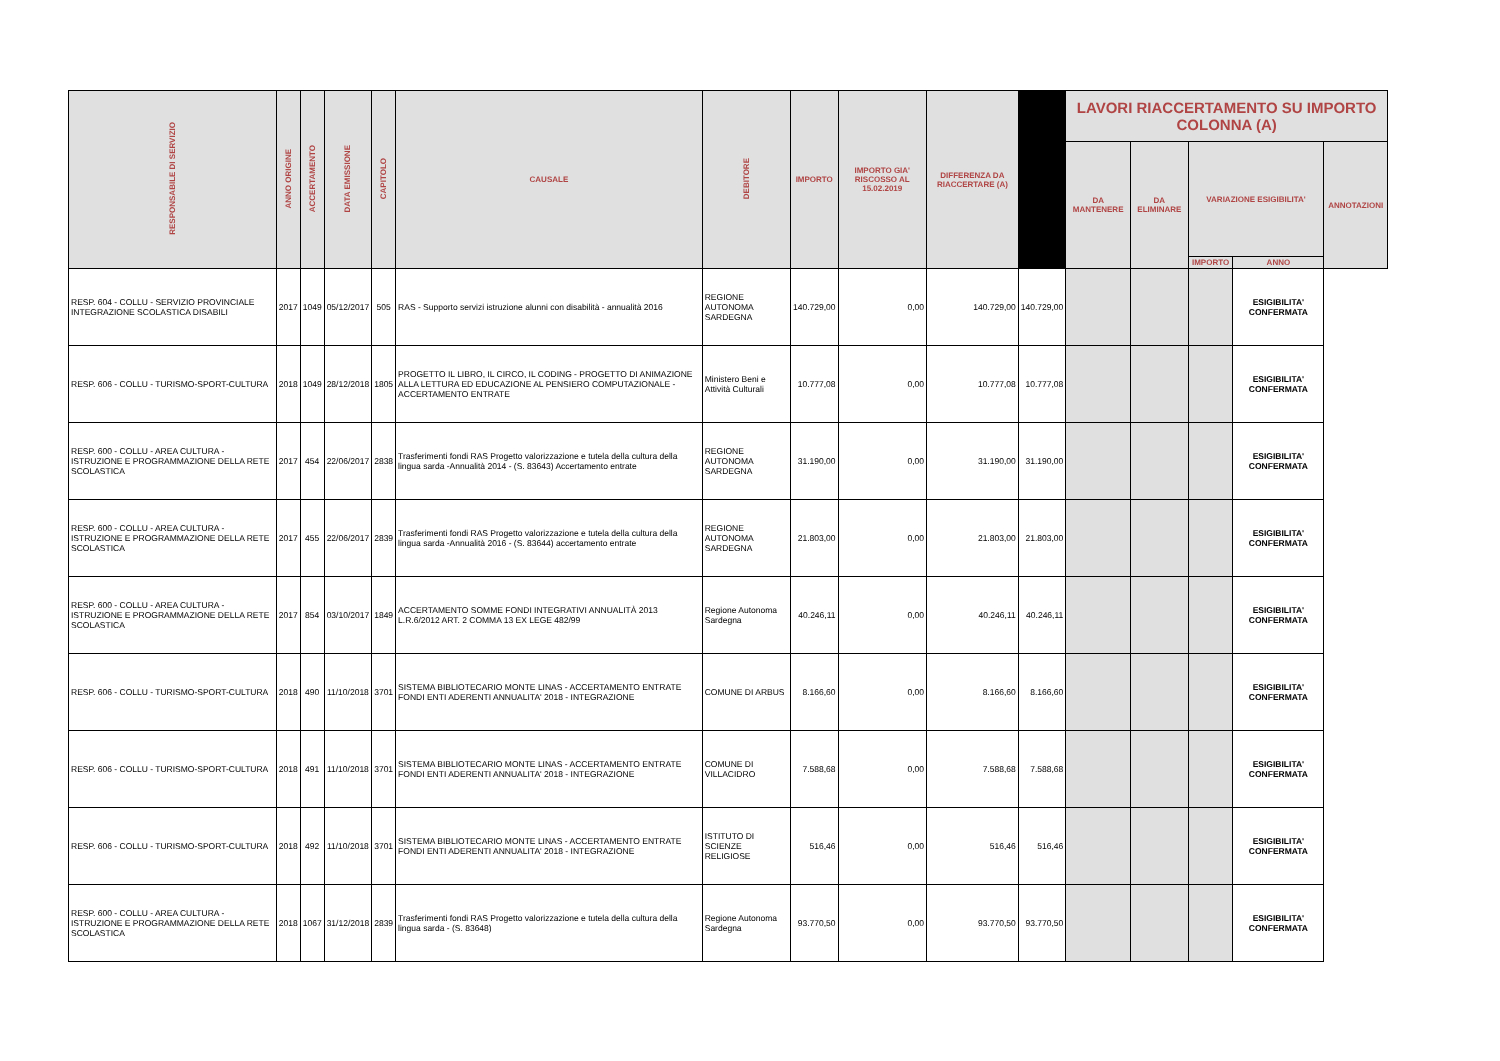| RESPONSABILE DI SERVIZIO | ANNO ORIGINE | ACCERTAMENTO | DATA EMISSIONE | CAPITOLO | CAUSALE | DEBITORE | IMPORTO | IMPORTO GIA' RISCOSSO AL 15.02.2019 | DIFFERENZA DA RIACCERTARE (A) | | LAVORI RIACCERTAMENTO SU IMPORTO COLONNA (A) | | | | |
| --- | --- | --- | --- | --- | --- | --- | --- | --- | --- | --- | --- | --- | --- | --- | --- |
| | | | | | | | | | | | DA MANTENERE | DA ELIMINARE | VARIAZIONE ESIGIBILITA' | | ANNOTAZIONI |
| | | | | | | | | | | | | | IMPORTO | ANNO | |
| RESP. 604 - COLLU - SERVIZIO PROVINCIALE INTEGRAZIONE SCOLASTICA DISABILI | 2017 | 1049 | 05/12/2017 | 505 | RAS - Supporto servizi istruzione alunni con disabilità - annualità 2016 | REGIONE AUTONOMA SARDEGNA | 140.729,00 | 0,00 | 140.729,00 | | 140.729,00 | | | | ESIGIBILITA' CONFERMATA |
| RESP. 606 - COLLU - TURISMO-SPORT-CULTURA | 2018 | 1049 | 28/12/2018 | 1805 | PROGETTO IL LIBRO, IL CIRCO, IL CODING - PROGETTO DI ANIMAZIONE ALLA LETTURA ED EDUCAZIONE AL PENSIERO COMPUTAZIONALE - ACCERTAMENTO ENTRATE | Ministero Beni e Attività Culturali | 10.777,08 | 0,00 | 10.777,08 | | 10.777,08 | | | | ESIGIBILITA' CONFERMATA |
| RESP. 600 - COLLU - AREA CULTURA - ISTRUZIONE E PROGRAMMAZIONE DELLA RETE SCOLASTICA | 2017 | 454 | 22/06/2017 | 2838 | Trasferimenti fondi RAS Progetto valorizzazione e tutela della cultura della lingua sarda -Annualità 2014 - (S. 83643) Accertamento entrate | REGIONE AUTONOMA SARDEGNA | 31.190,00 | 0,00 | 31.190,00 | | 31.190,00 | | | | ESIGIBILITA' CONFERMATA |
| RESP. 600 - COLLU - AREA CULTURA - ISTRUZIONE E PROGRAMMAZIONE DELLA RETE SCOLASTICA | 2017 | 455 | 22/06/2017 | 2839 | Trasferimenti fondi RAS Progetto valorizzazione e tutela della cultura della lingua sarda -Annualità 2016 - (S. 83644) accertamento entrate | REGIONE AUTONOMA SARDEGNA | 21.803,00 | 0,00 | 21.803,00 | | 21.803,00 | | | | ESIGIBILITA' CONFERMATA |
| RESP. 600 - COLLU - AREA CULTURA - ISTRUZIONE E PROGRAMMAZIONE DELLA RETE SCOLASTICA | 2017 | 854 | 03/10/2017 | 1849 | ACCERTAMENTO SOMME FONDI INTEGRATIVI ANNUALITÀ 2013 L.R.6/2012 ART. 2 COMMA 13 EX LEGE 482/99 | Regione Autonoma Sardegna | 40.246,11 | 0,00 | 40.246,11 | | 40.246,11 | | | | ESIGIBILITA' CONFERMATA |
| RESP. 606 - COLLU - TURISMO-SPORT-CULTURA | 2018 | 490 | 11/10/2018 | 3701 | SISTEMA BIBLIOTECARIO MONTE LINAS - ACCERTAMENTO ENTRATE FONDI ENTI ADERENTI ANNUALITA' 2018 - INTEGRAZIONE | COMUNE DI ARBUS | 8.166,60 | 0,00 | 8.166,60 | | 8.166,60 | | | | ESIGIBILITA' CONFERMATA |
| RESP. 606 - COLLU - TURISMO-SPORT-CULTURA | 2018 | 491 | 11/10/2018 | 3701 | SISTEMA BIBLIOTECARIO MONTE LINAS - ACCERTAMENTO ENTRATE FONDI ENTI ADERENTI ANNUALITA' 2018 - INTEGRAZIONE | COMUNE DI VILLACIDRO | 7.588,68 | 0,00 | 7.588,68 | | 7.588,68 | | | | ESIGIBILITA' CONFERMATA |
| RESP. 606 - COLLU - TURISMO-SPORT-CULTURA | 2018 | 492 | 11/10/2018 | 3701 | SISTEMA BIBLIOTECARIO MONTE LINAS - ACCERTAMENTO ENTRATE FONDI ENTI ADERENTI ANNUALITA' 2018 - INTEGRAZIONE | ISTITUTO DI SCIENZE RELIGIOSE | 516,46 | 0,00 | 516,46 | | 516,46 | | | | ESIGIBILITA' CONFERMATA |
| RESP. 600 - COLLU - AREA CULTURA - ISTRUZIONE E PROGRAMMAZIONE DELLA RETE SCOLASTICA | 2018 | 1067 | 31/12/2018 | 2839 | Trasferimenti fondi RAS Progetto valorizzazione e tutela della cultura della lingua sarda - (S. 83648) | Regione Autonoma Sardegna | 93.770,50 | 0,00 | 93.770,50 | | 93.770,50 | | | | ESIGIBILITA' CONFERMATA |